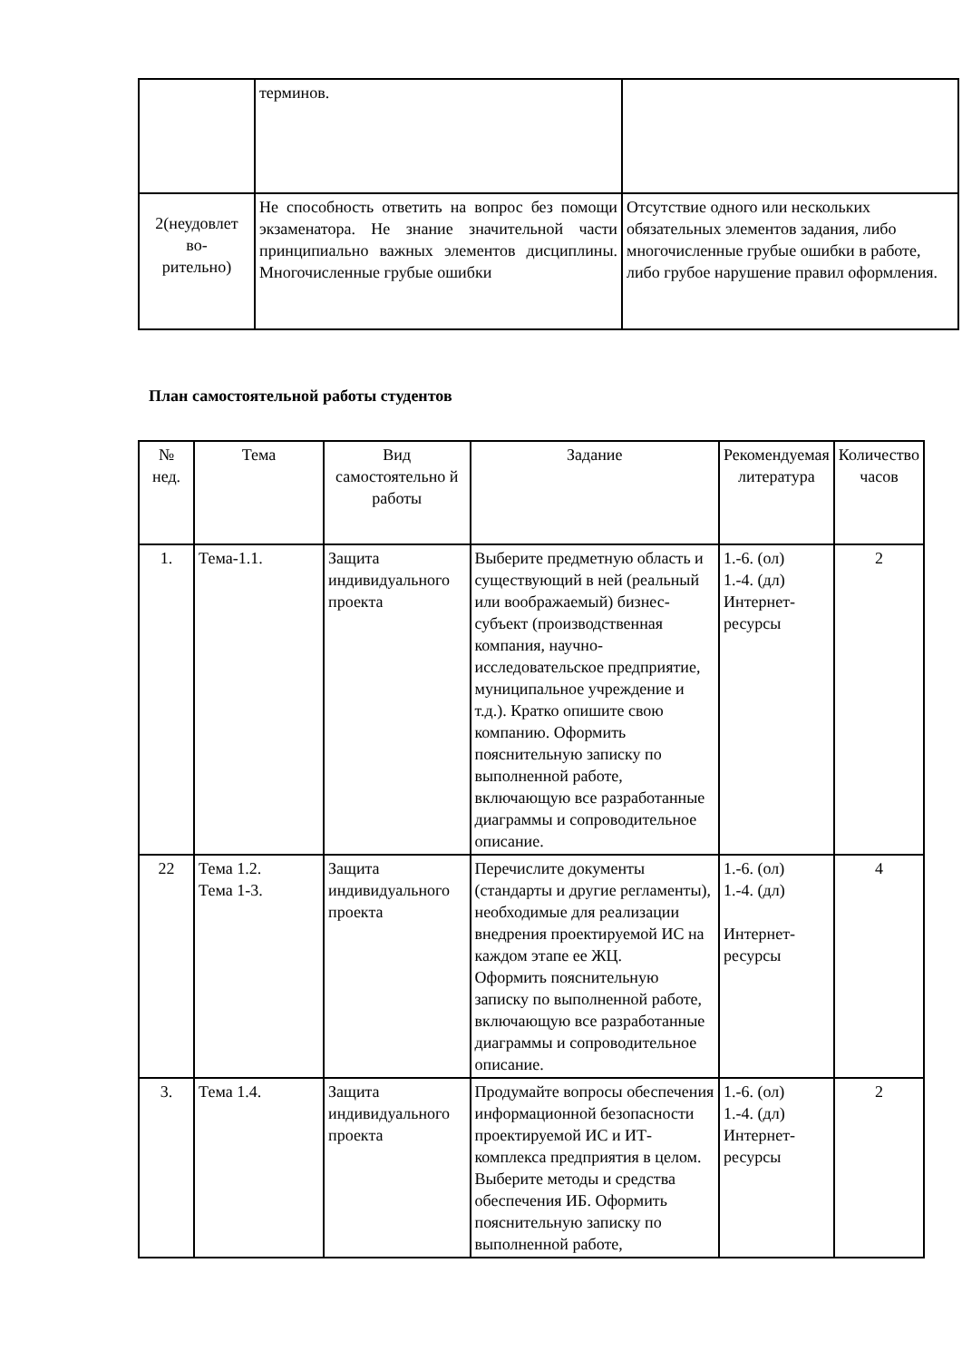| | терминов. | |
| 2(неудовлет во- рительно) | Не способность ответить на вопрос без помощи экзаменатора. Не знание значительной части принципиально важных элементов дисциплины. Многочисленные грубые ошибки | Отсутствие одного или нескольких обязательных элементов задания, либо многочисленные грубые ошибки в работе, либо грубое нарушение правил оформления. |
План самостоятельной работы студентов
| № нед. | Тема | Вид самостоятельно й работы | Задание | Рекомендуемая литература | Количество часов |
| --- | --- | --- | --- | --- | --- |
| 1. | Тема-1.1. | Защита индивидуального проекта | Выберите предметную область и существующий в ней (реальный или воображаемый) бизнес-субъект (производственная компания, научно-исследовательское предприятие, муниципальное учреждение и т.д.). Кратко опишите свою компанию. Оформить пояснительную записку по выполненной работе, включающую все разработанные диаграммы и сопроводительное описание. | 1.-6. (ол) 1.-4. (дл) Интернет-ресурсы | 2 |
| 22 | Тема 1.2. Тема 1-3. | Защита индивидуального проекта | Перечислите документы (стандарты и другие регламенты), необходимые для реализации внедрения проектируемой ИС на каждом этапе ее ЖЦ. Оформить пояснительную записку по выполненной работе, включающую все разработанные диаграммы и сопроводительное описание. | 1.-6. (ол) 1.-4. (дл) Интернет-ресурсы | 4 |
| 3. | Тема 1.4. | Защита индивидуального проекта | Продумайте вопросы обеспечения информационной безопасности проектируемой ИС и ИТ-комплекса предприятия в целом. Выберите методы и средства обеспечения ИБ. Оформить пояснительную записку по выполненной работе, | 1.-6. (ол) 1.-4. (дл) Интернет-ресурсы | 2 |